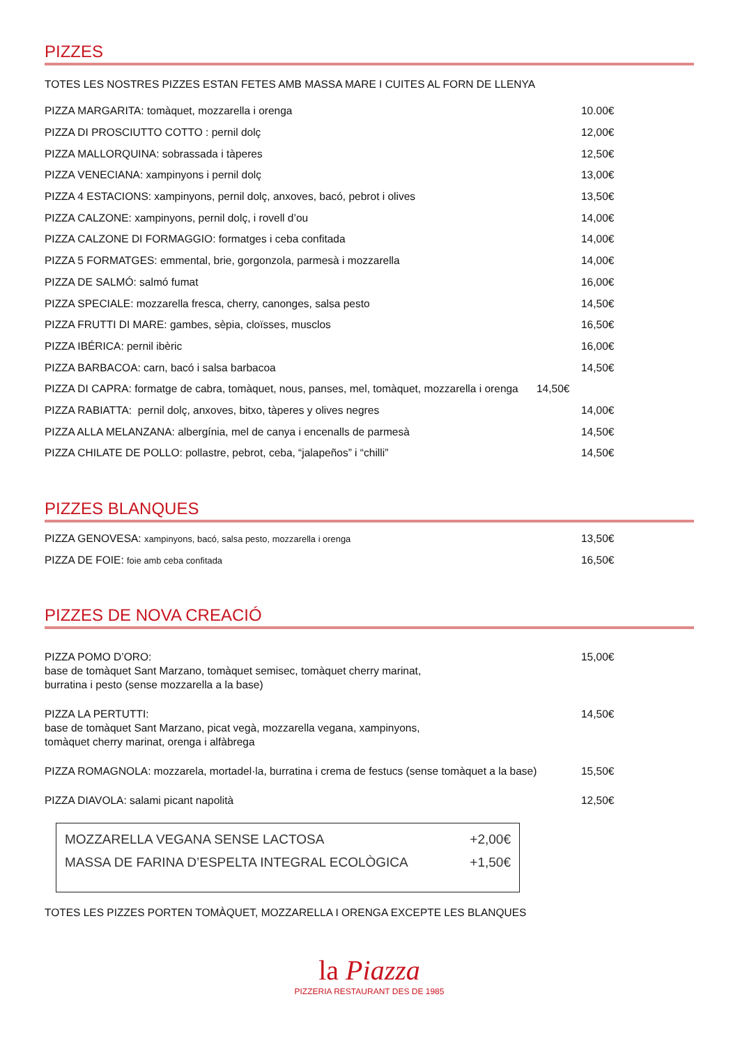PIZZES
TOTES LES NOSTRES PIZZES ESTAN FETES AMB MASSA MARE I CUITES AL FORN DE LLENYA
PIZZA MARGARITA: tomàquet, mozzarella i orenga 10.00€
PIZZA DI PROSCIUTTO COTTO : pernil dolç 12,00€
PIZZA MALLORQUINA: sobrassada i tàperes 12,50€
PIZZA VENECIANA: xampinyons i pernil dolç 13,00€
PIZZA 4 ESTACIONS: xampinyons, pernil dolç, anxoves, bacó, pebrot i olives 13,50€
PIZZA CALZONE: xampinyons, pernil dolç, i rovell d’ou 14,00€
PIZZA CALZONE DI FORMAGGIO: formatges i ceba confitada 14,00€
PIZZA 5 FORMATGES: emmental, brie, gorgonzola, parmesà i mozzarella 14,00€
PIZZA DE SALMÓ: salmó fumat 16,00€
PIZZA SPECIALE: mozzarella fresca, cherry, canonges, salsa pesto 14,50€
PIZZA FRUTTI DI MARE: gambes, sèpia, cloïsses, musclos 16,50€
PIZZA IBÉRICA: pernil ibèric 16,00€
PIZZA BARBACOA: carn, bacó i salsa barbacoa 14,50€
PIZZA DI CAPRA: formatge de cabra, tomàquet, nous, panses, mel, tomàquet, mozzarella i orenga 14,50€
PIZZA RABIATTA: pernil dolç, anxoves, bitxo, tàperes y olives negres 14,00€
PIZZA ALLA MELANZANA: albergínia, mel de canya i encenalls de parmesà 14,50€
PIZZA CHILATE DE POLLO: pollastre, pebrot, ceba, “jalapeños” i “chilli” 14,50€
PIZZES BLANQUES
PIZZA GENOVESA: xampinyons, bacó, salsa pesto, mozzarella i orenga 13,50€
PIZZA DE FOIE: foie amb ceba confitada 16,50€
PIZZES DE NOVA CREACIÓ
PIZZA POMO D’ORO:
base de tomàquet Sant Marzano, tomàquet semisec, tomàquet cherry marinat,
burratina i pesto (sense mozzarella a la base) 15,00€
PIZZA LA PERTUTTI:
base de tomàquet Sant Marzano, picat vegà, mozzarella vegana, xampinyons,
tomàquet cherry marinat, orenga i alfàbrega 14,50€
PIZZA ROMAGNOLA: mozzarela, mortadel·la, burratina i crema de festucs (sense tomàquet a la base) 15,50€
PIZZA DIAVOLA: salami picant napolità 12,50€
MOZZARELLA VEGANA SENSE LACTOSA +2,00€
MASSA DE FARINA D’ESPELTA INTEGRAL ECOLÒGICA +1,50€
TOTES LES PIZZES PORTEN TOMÀQUET, MOZZARELLA I ORENGA EXCEPTE LES BLANQUES
la Piazza
PIZZERIA RESTAURANT DES DE 1985